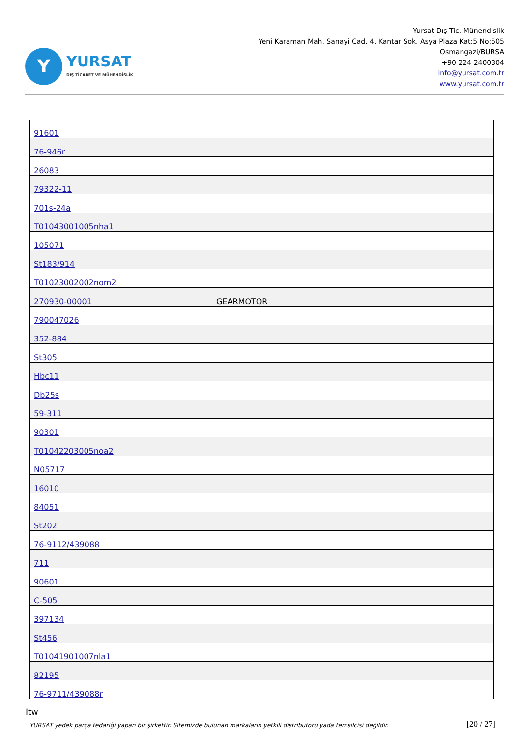Y
YURSAT
DIŞ TİCARET VE MÜHENDİSLİK
Yursat Dış Tic. Münendislik
Yeni Karaman Mah. Sanayi Cad. 4. Kantar Sok. Asya Plaza Kat:5 No:505
Osmangazi/BURSA
+90 224 2400304
info@yursat.com.tr
www.yursat.com.tr
| 91601 | |
| 76-946r | |
| 26083 | |
| 79322-11 | |
| 701s-24a | |
| T01043001005nha1 | |
| 105071 | |
| St183/914 | |
| T01023002002nom2 | |
| 270930-00001 | GEARMOTOR |
| 790047026 | |
| 352-884 | |
| St305 | |
| Hbc11 | |
| Db25s | |
| 59-311 | |
| 90301 | |
| T01042203005noa2 | |
| N05717 | |
| 16010 | |
| 84051 | |
| St202 | |
| 76-9112/439088 | |
| 711 | |
| 90601 | |
| C-505 | |
| 397134 | |
| St456 | |
| T01041901007nla1 | |
| 82195 | |
| 76-9711/439088r | |
Itw
YURSAT yedek parça tedariği yapan bir şirkettir. Sitemizde bulunan markaların yetkili distribütörü yada temsilcisi değildir.
[20 / 27]